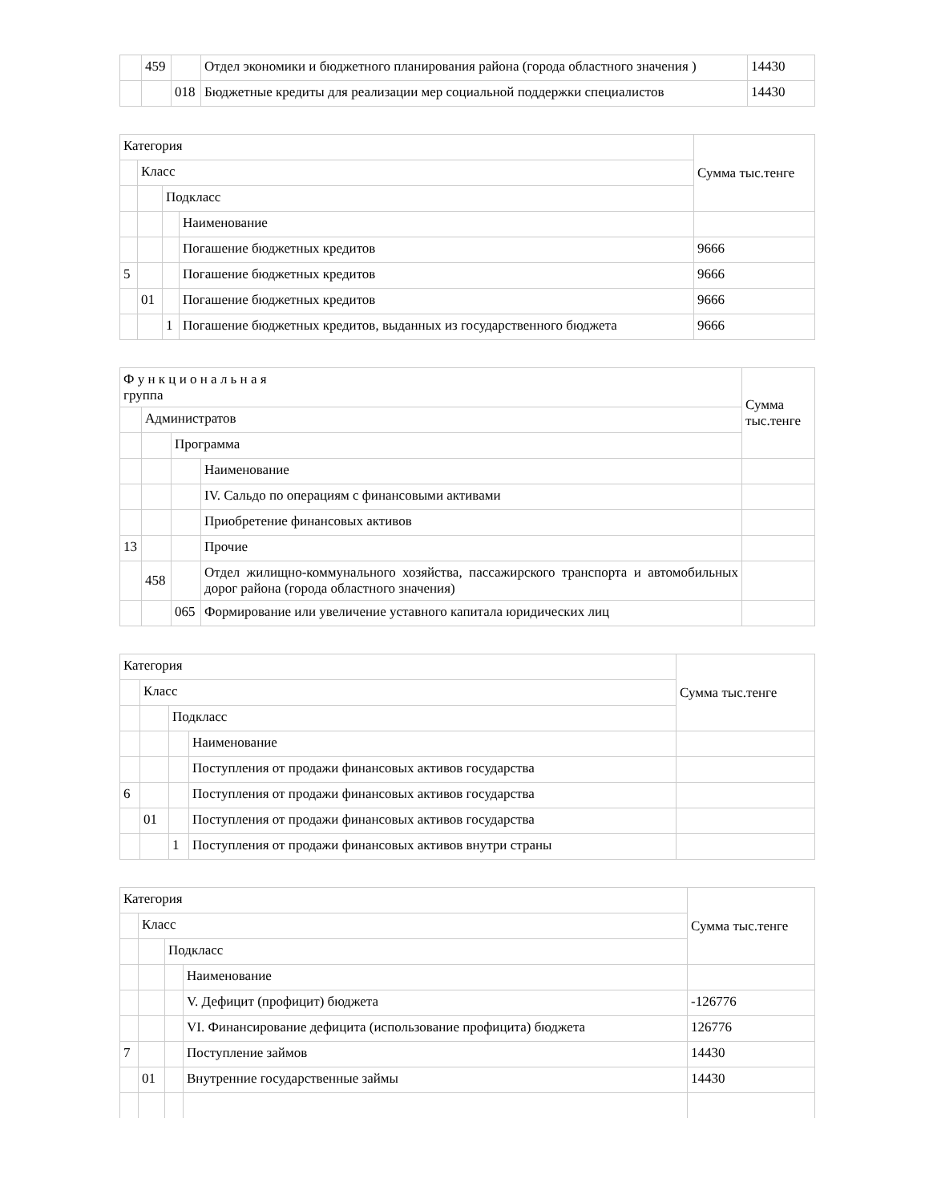| | 459 | | Отдел экономики и бюджетного планирования района (города областного значения ) | 14430 |
| | | 018 | Бюджетные кредиты для реализации мер социальной поддержки специалистов | 14430 |
| Категория | | | | Сумма тыс.тенге |
| | Класс | | | |
| | | Подкласс | | |
| | | | Наименование | |
| | | | Погашение бюджетных кредитов | 9666 |
| 5 | | | Погашение бюджетных кредитов | 9666 |
| | 01 | | Погашение бюджетных кредитов | 9666 |
| | | 1 | Погашение бюджетных кредитов, выданных из государственного бюджета | 9666 |
| Ф у н к ц и о н а л ь н а я группа | | | | Сумма тыс.тенге |
| | Администратов | | | |
| | | Программа | | |
| | | | Наименование | |
| | | | IV. Сальдо по операциям с финансовыми активами | |
| | | | Приобретение финансовых активов | |
| 13 | | | Прочие | |
| | 458 | | Отдел жилищно-коммунального хозяйства, пассажирского транспорта и автомобильных дорог района (города областного значения) | |
| | | 065 | Формирование или увеличение уставного капитала юридических лиц | |
| Категория | | | | Сумма тыс.тенге |
| | Класс | | | |
| | | Подкласс | | |
| | | | Наименование | |
| | | | Поступления от продажи финансовых активов государства | |
| 6 | | | Поступления от продажи финансовых активов государства | |
| | 01 | | Поступления от продажи финансовых активов государства | |
| | | 1 | Поступления от продажи финансовых активов внутри страны | |
| Категория | | | | Сумма тыс.тенге |
| | Класс | | | |
| | | Подкласс | | |
| | | | Наименование | |
| | | | V. Дефицит (профицит) бюджета | -126776 |
| | | | VI. Финансирование дефицита (использование профицита) бюджета | 126776 |
| 7 | | | Поступление займов | 14430 |
| | 01 | | Внутренние государственные займы | 14430 |